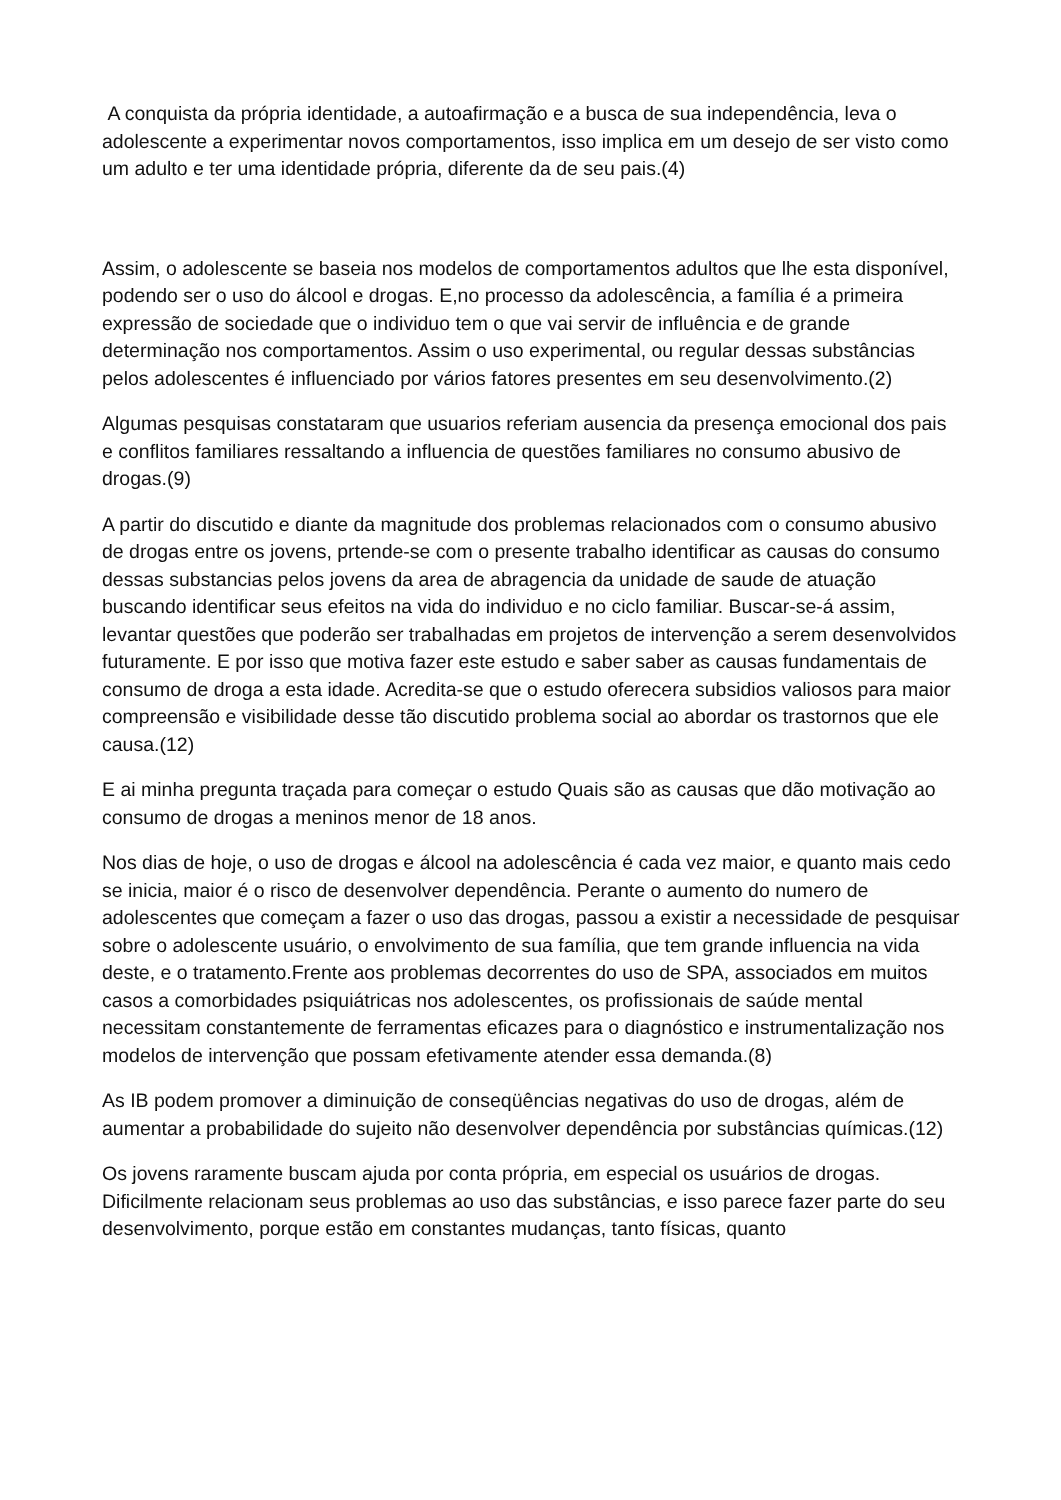A conquista da própria identidade, a autoafirmação e a busca de sua independência, leva o adolescente a experimentar novos comportamentos, isso implica em um desejo de ser visto como um adulto e ter uma identidade própria, diferente da de seu pais.(4)
Assim, o adolescente se baseia nos modelos de comportamentos adultos que lhe esta disponível, podendo ser o uso do álcool e drogas. E,no processo da adolescência, a família é a primeira expressão de sociedade que o individuo tem o que vai servir de influência e de grande determinação nos comportamentos. Assim o uso experimental, ou regular dessas substâncias pelos adolescentes é influenciado por vários fatores presentes em seu desenvolvimento.(2)
Algumas pesquisas constataram que usuarios referiam ausencia da presença emocional dos pais e conflitos familiares ressaltando a influencia de questões familiares no consumo abusivo de drogas.(9)
A partir do discutido e diante da magnitude dos problemas relacionados com o consumo abusivo de drogas entre os jovens, prtende-se com o presente trabalho identificar as causas do consumo dessas substancias pelos jovens da area de abragencia da unidade de saude de atuação buscando identificar seus efeitos na vida do individuo e no ciclo familiar. Buscar-se-á assim, levantar questões que poderão ser trabalhadas em projetos de intervenção a serem desenvolvidos futuramente. E por isso que motiva fazer este estudo e saber saber as causas fundamentais de consumo de droga a esta idade. Acredita-se que o estudo oferecera subsidios valiosos para maior compreensão e visibilidade desse tão discutido problema social ao abordar os trastornos que ele causa.(12)
E ai minha pregunta traçada para começar o estudo Quais são as causas que dão motivação ao consumo de drogas a meninos menor de 18 anos.
Nos dias de hoje, o uso de drogas e álcool na adolescência é cada vez maior, e quanto mais cedo se inicia, maior é o risco de desenvolver dependência. Perante o aumento do numero de adolescentes que começam a fazer o uso das drogas, passou a existir a necessidade de pesquisar sobre o adolescente usuário, o envolvimento de sua família, que tem grande influencia na vida deste, e o tratamento.Frente aos problemas decorrentes do uso de SPA, associados em muitos casos a comorbidades psiquiátricas nos adolescentes, os profissionais de saúde mental necessitam constantemente de ferramentas eficazes para o diagnóstico e instrumentalização nos modelos de intervenção que possam efetivamente atender essa demanda.(8)
As IB podem promover a diminuição de conseqüências negativas do uso de drogas, além de aumentar a probabilidade do sujeito não desenvolver dependência por substâncias químicas.(12)
Os jovens raramente buscam ajuda por conta própria, em especial os usuários de drogas. Dificilmente relacionam seus problemas ao uso das substâncias, e isso parece fazer parte do seu desenvolvimento, porque estão em constantes mudanças, tanto físicas, quanto